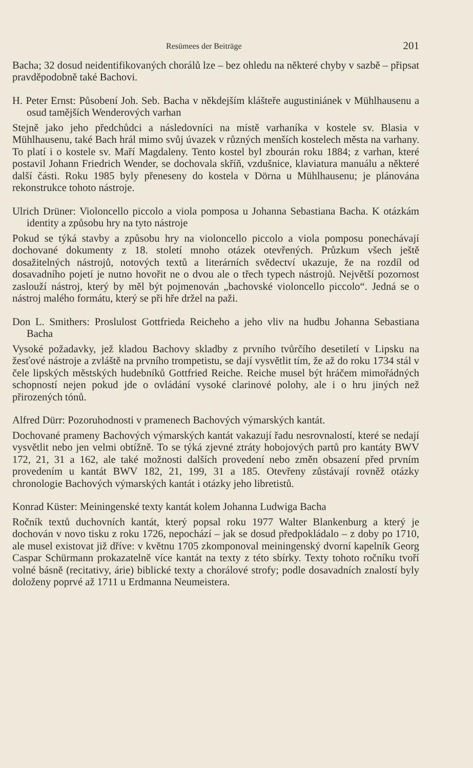Resümees der Beiträge 201
Bacha; 32 dosud neidentifikovaných chorálů lze – bez ohledu na některé chyby v sazbě – připsat pravděpodobně také Bachovi.
H. Peter Ernst: Působení Joh. Seb. Bacha v někdejším klášteře augustiniánek v Mühlhausenu a osud tamějších Wenderových varhan
Stejně jako jeho předchůdci a následovníci na místě varhaníka v kostele sv. Blasia v Mühlhausenu, také Bach hrál mimo svůj úvazek v různých menších kostelech města na varhany. To platí i o kostele sv. Maří Magdaleny. Tento kostel byl zbourán roku 1884; z varhan, které postavil Johann Friedrich Wender, se dochovala skříň, vzdušnice, klaviatura manuálu a některé další části. Roku 1985 byly přeneseny do kostela v Dörna u Mühlhausenu; je plánována rekonstrukce tohoto nástroje.
Ulrich Drüner: Violoncello piccolo a viola pomposa u Johanna Sebastiana Bacha. K otázkám identity a způsobu hry na tyto nástroje
Pokud se týká stavby a způsobu hry na violoncello piccolo a viola pomposu ponechávají dochované dokumenty z 18. století mnoho otázek otevřených. Průzkum všech ještě dosažitelných nástrojů, notových textů a literárních svědectví ukazuje, že na rozdíl od dosavadního pojetí je nutno hovořit ne o dvou ale o třech typech nástrojů. Největší pozornost zaslouží nástroj, který by měl být pojmenován „bachovské violoncello piccolo“. Jedná se o nástroj malého formátu, který se při hře držel na paži.
Don L. Smithers: Proslulost Gottfrieda Reicheho a jeho vliv na hudbu Johanna Sebastiana Bacha
Vysoké požadavky, jež kladou Bachovy skladby z prvního tvůrčího desetiletí v Lipsku na žesťové nástroje a zvláště na prvního trompetistu, se dají vysvětlit tím, že až do roku 1734 stál v čele lipských městských hudebníků Gottfried Reiche. Reiche musel být hráčem mimořádných schopností nejen pokud jde o ovládání vysoké clarinové polohy, ale i o hru jiných než přirozených tónů.
Alfred Dürr: Pozoruhodnosti v pramenech Bachových výmarských kantát.
Dochované prameny Bachových výmarských kantát vakazují řadu nesrovnalostí, které se nedají vysvětlit nebo jen velmi obtížně. To se týká zjevné ztráty hobojových partů pro kantáty BWV 172, 21, 31 a 162, ale také možnosti dalších provedení nebo změn obsazení před prvním provedením u kantát BWV 182, 21, 199, 31 a 185. Otevřeny zůstávají rovněž otázky chronologie Bachových výmarských kantát i otázky jeho libretistů.
Konrad Küster: Meiningenské texty kantát kolem Johanna Ludwiga Bacha
Ročník textů duchovních kantát, který popsal roku 1977 Walter Blankenburg a který je dochován v novo tisku z roku 1726, nepochází – jak se dosud předpokládalo – z doby po 1710, ale musel existovat již dříve: v květnu 1705 zkomponoval meiningenský dvorní kapelník Georg Caspar Schürmann prokazatelně více kantát na texty z této sbírky. Texty tohoto ročníku tvoří volné básně (recitativy, árie) biblické texty a chorálové strofy; podle dosavadních znalostí byly doloženy poprvé až 1711 u Erdmanna Neumeistera.